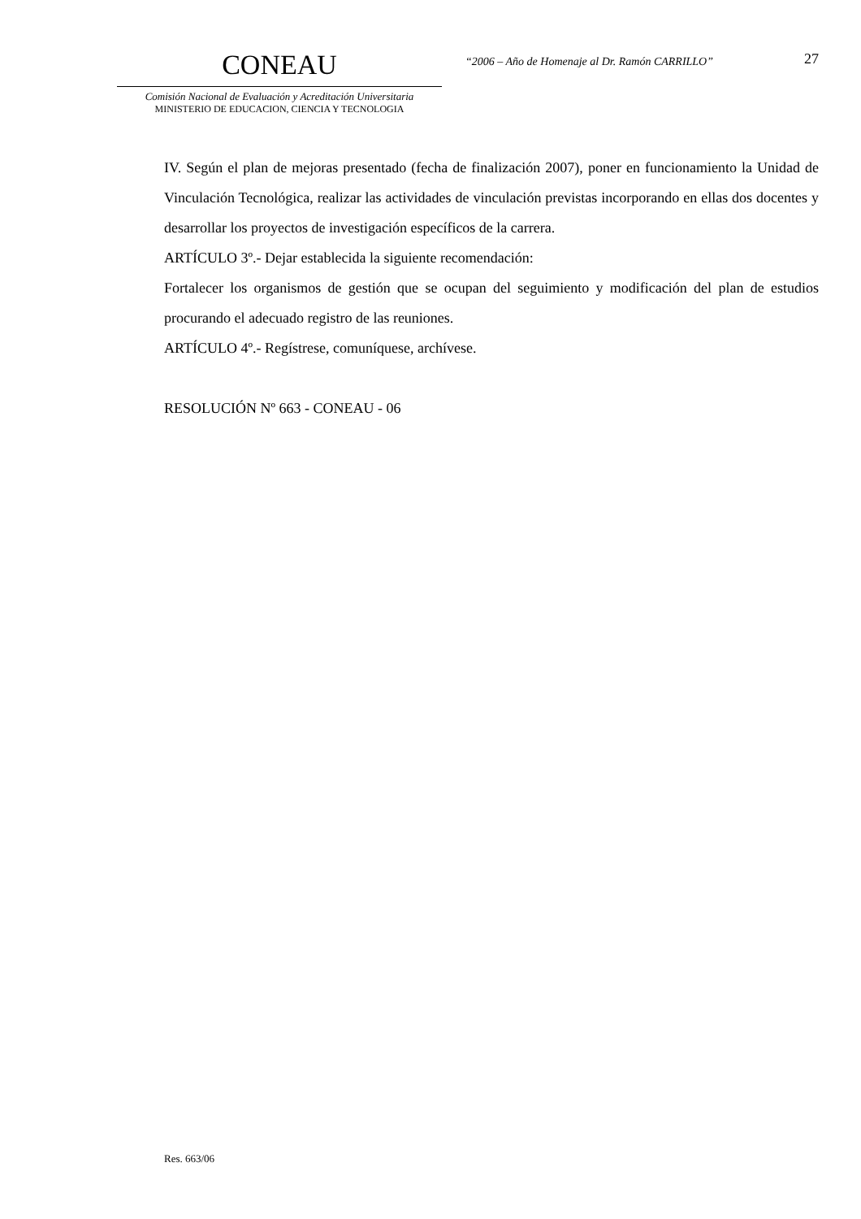CONEAU
Comisión Nacional de Evaluación y Acreditación Universitaria
MINISTERIO DE EDUCACION, CIENCIA Y TECNOLOGIA
“2006 – Año de Homenaje al Dr. Ramón CARRILLO”
27
IV. Según el plan de mejoras presentado (fecha de finalización 2007), poner en funcionamiento la Unidad de Vinculación Tecnológica, realizar las actividades de vinculación previstas incorporando en ellas dos docentes y desarrollar los proyectos de investigación específicos de la carrera.
ARTÍCULO 3º.- Dejar establecida la siguiente recomendación:
Fortalecer los organismos de gestión que se ocupan del seguimiento y modificación del plan de estudios procurando el adecuado registro de las reuniones.
ARTÍCULO 4º.- Regístrese, comuníquese, archívese.
RESOLUCIÓN Nº 663 - CONEAU - 06
Res. 663/06